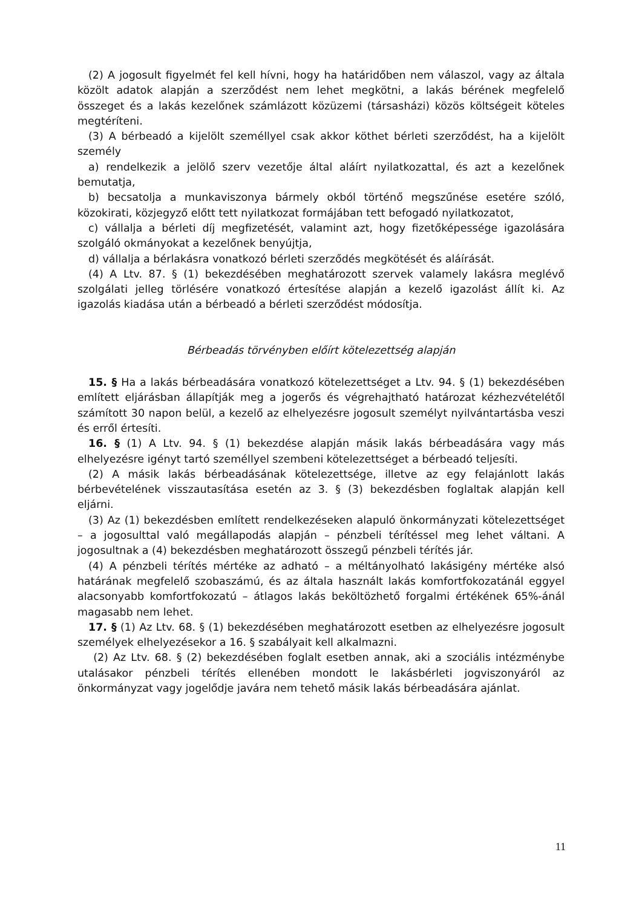(2) A jogosult figyelmét fel kell hívni, hogy ha határidőben nem válaszol, vagy az általa közölt adatok alapján a szerződést nem lehet megkötni, a lakás bérének megfelelő összeget és a lakás kezelőnek számlázott közüzemi (társasházi) közös költségeit köteles megtéríteni.
(3) A bérbeadó a kijelölt személlyel csak akkor köthet bérleti szerződést, ha a kijelölt személy
a) rendelkezik a jelölő szerv vezetője által aláírt nyilatkozattal, és azt a kezelőnek bemutatja,
b) becsatolja a munkaviszonya bármely okból történő megszűnése esetére szóló, közokirati, közjegyző előtt tett nyilatkozat formájában tett befogadó nyilatkozatot,
c) vállalja a bérleti díj megfizetését, valamint azt, hogy fizetőképessége igazolására szolgáló okmányokat a kezelőnek benyújtja,
d) vállalja a bérlakásra vonatkozó bérleti szerződés megkötését és aláírását.
(4) A Ltv. 87. § (1) bekezdésében meghatározott szervek valamely lakásra meglévő szolgálati jelleg törlésére vonatkozó értesítése alapján a kezelő igazolást állít ki. Az igazolás kiadása után a bérbeadó a bérleti szerződést módosítja.
Bérbeadás törvényben előírt kötelezettség alapján
15. § Ha a lakás bérbeadására vonatkozó kötelezettséget a Ltv. 94. § (1) bekezdésében említett eljárásban állapítják meg a jogerős és végrehajtható határozat kézhezvételétől számított 30 napon belül, a kezelő az elhelyezésre jogosult személyt nyilvántartásba veszi és erről értesíti.
16. § (1) A Ltv. 94. § (1) bekezdése alapján másik lakás bérbeadására vagy más elhelyezésre igényt tartó személlyel szembeni kötelezettséget a bérbeadó teljesíti.
(2) A másik lakás bérbeadásának kötelezettsége, illetve az egy felajánlott lakás bérbevételének visszautasítása esetén az 3. § (3) bekezdésben foglaltak alapján kell eljárni.
(3) Az (1) bekezdésben említett rendelkezéseken alapuló önkormányzati kötelezettséget – a jogosulttal való megállapodás alapján – pénzbeli térítéssel meg lehet váltani. A jogosultnak a (4) bekezdésben meghatározott összegű pénzbeli térítés jár.
(4) A pénzbeli térítés mértéke az adható – a méltányolható lakásigény mértéke alsó határának megfelelő szobaszámú, és az általa használt lakás komfortfokozatánál eggyel alacsonyabb komfortfokozatú – átlagos lakás beköltözhető forgalmi értékének 65%-ánál magasabb nem lehet.
17. § (1) Az Ltv. 68. § (1) bekezdésében meghatározott esetben az elhelyezésre jogosult személyek elhelyezésekor a 16. § szabályait kell alkalmazni.
(2) Az Ltv. 68. § (2) bekezdésében foglalt esetben annak, aki a szociális intézménybe utalásakor pénzbeli térítés ellenében mondott le lakásbérleti jogviszonyáról az önkormányzat vagy jogelődje javára nem tehető másik lakás bérbeadására ajánlat.
11